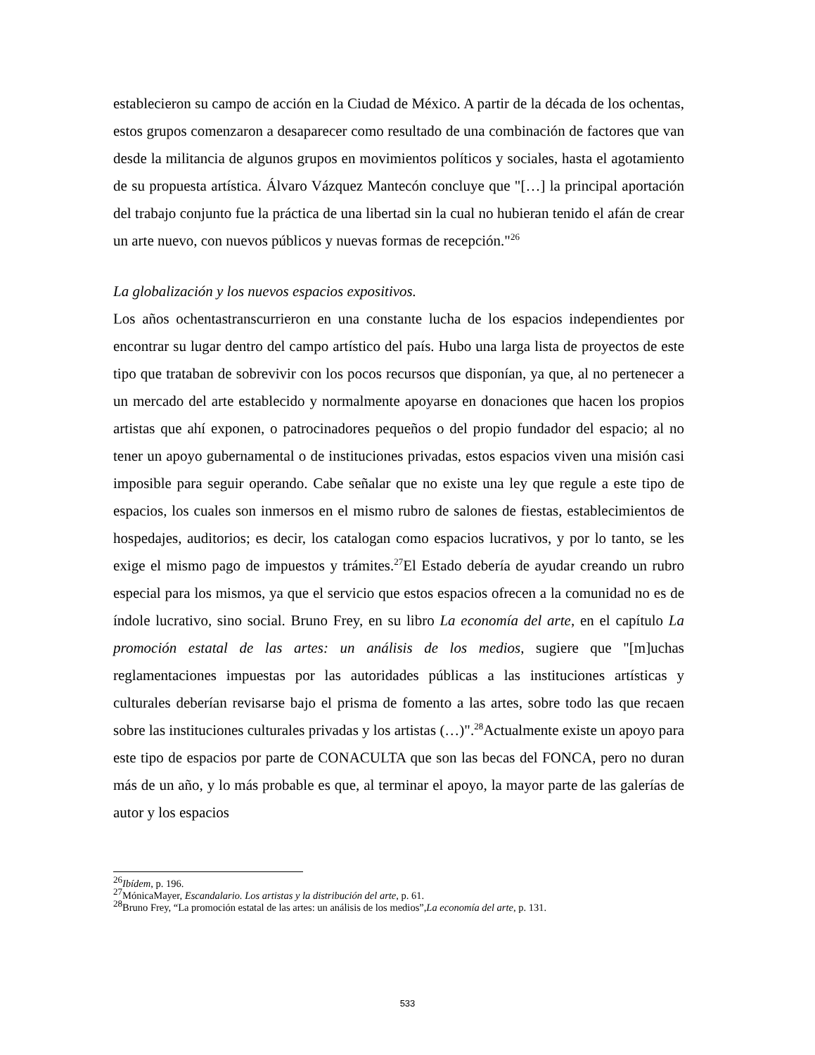establecieron su campo de acción en la Ciudad de México. A partir de la década de los ochentas, estos grupos comenzaron a desaparecer como resultado de una combinación de factores que van desde la militancia de algunos grupos en movimientos políticos y sociales, hasta el agotamiento de su propuesta artística. Álvaro Vázquez Mantecón concluye que "[…] la principal aportación del trabajo conjunto fue la práctica de una libertad sin la cual no hubieran tenido el afán de crear un arte nuevo, con nuevos públicos y nuevas formas de recepción."<sup>26</sup>
La globalización y los nuevos espacios expositivos.
Los años ochentastranscurrieron en una constante lucha de los espacios independientes por encontrar su lugar dentro del campo artístico del país. Hubo una larga lista de proyectos de este tipo que trataban de sobrevivir con los pocos recursos que disponían, ya que, al no pertenecer a un mercado del arte establecido y normalmente apoyarse en donaciones que hacen los propios artistas que ahí exponen, o patrocinadores pequeños o del propio fundador del espacio; al no tener un apoyo gubernamental o de instituciones privadas, estos espacios viven una misión casi imposible para seguir operando. Cabe señalar que no existe una ley que regule a este tipo de espacios, los cuales son inmersos en el mismo rubro de salones de fiestas, establecimientos de hospedajes, auditorios; es decir, los catalogan como espacios lucrativos, y por lo tanto, se les exige el mismo pago de impuestos y trámites.<sup>27</sup>El Estado debería de ayudar creando un rubro especial para los mismos, ya que el servicio que estos espacios ofrecen a la comunidad no es de índole lucrativo, sino social. Bruno Frey, en su libro La economía del arte, en el capítulo La promoción estatal de las artes: un análisis de los medios, sugiere que "[m]uchas reglamentaciones impuestas por las autoridades públicas a las instituciones artísticas y culturales deberían revisarse bajo el prisma de fomento a las artes, sobre todo las que recaen sobre las instituciones culturales privadas y los artistas (…)".<sup>28</sup>Actualmente existe un apoyo para este tipo de espacios por parte de CONACULTA que son las becas del FONCA, pero no duran más de un año, y lo más probable es que, al terminar el apoyo, la mayor parte de las galerías de autor y los espacios
<sup>26</sup> Ibídem, p. 196.
<sup>27</sup> MónicaMayer, Escandalario. Los artistas y la distribución del arte, p. 61.
<sup>28</sup> Bruno Frey, “La promoción estatal de las artes: un análisis de los medios”,La economía del arte, p. 131.
533